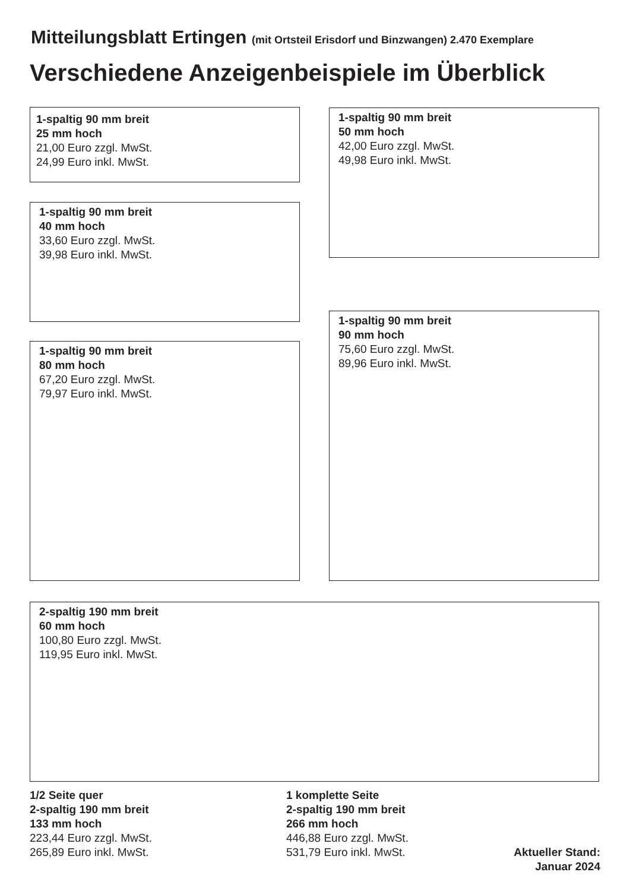Mitteilungsblatt Ertingen (mit Ortsteil Erisdorf und Binzwangen) 2.470 Exemplare
Verschiedene Anzeigenbeispiele im Überblick
1-spaltig 90 mm breit
25 mm hoch
21,00 Euro zzgl. MwSt.
24,99 Euro inkl. MwSt.
1-spaltig 90 mm breit
50 mm hoch
42,00 Euro zzgl. MwSt.
49,98 Euro inkl. MwSt.
1-spaltig 90 mm breit
40 mm hoch
33,60 Euro zzgl. MwSt.
39,98 Euro inkl. MwSt.
1-spaltig 90 mm breit
90 mm hoch
75,60 Euro zzgl. MwSt.
89,96 Euro inkl. MwSt.
1-spaltig 90 mm breit
80 mm hoch
67,20 Euro zzgl. MwSt.
79,97 Euro inkl. MwSt.
2-spaltig 190 mm breit
60 mm hoch
100,80 Euro zzgl. MwSt.
119,95 Euro inkl. MwSt.
1/2 Seite quer
2-spaltig 190 mm breit
133 mm hoch
223,44 Euro zzgl. MwSt.
265,89 Euro inkl. MwSt.
1 komplette Seite
2-spaltig 190 mm breit
266 mm hoch
446,88 Euro zzgl. MwSt.
531,79 Euro inkl. MwSt.
Aktueller Stand:
Januar 2024